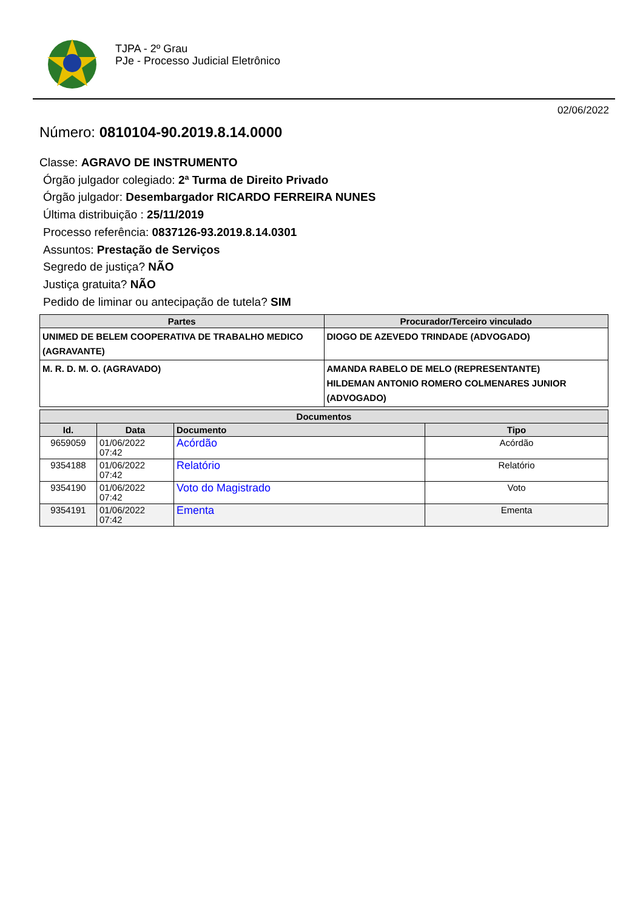TJPA - 2º Grau
PJe - Processo Judicial Eletrônico
02/06/2022
Número: 0810104-90.2019.8.14.0000
Classe: AGRAVO DE INSTRUMENTO
Órgão julgador colegiado: 2ª Turma de Direito Privado
Órgão julgador: Desembargador RICARDO FERREIRA NUNES
Última distribuição : 25/11/2019
Processo referência: 0837126-93.2019.8.14.0301
Assuntos: Prestação de Serviços
Segredo de justiça? NÃO
Justiça gratuita? NÃO
Pedido de liminar ou antecipação de tutela? SIM
| Partes | Procurador/Terceiro vinculado |
| --- | --- |
| UNIMED DE BELEM COOPERATIVA DE TRABALHO MEDICO (AGRAVANTE) | DIOGO DE AZEVEDO TRINDADE (ADVOGADO) |
| M. R. D. M. O. (AGRAVADO) | AMANDA RABELO DE MELO (REPRESENTANTE) HILDEMAN ANTONIO ROMERO COLMENARES JUNIOR (ADVOGADO) |
| Documentos | | | |
| --- | --- | --- | --- |
| Id. | Data | Documento | Tipo |
| 9659059 | 01/06/2022 07:42 | Acórdão | Acórdão |
| 9354188 | 01/06/2022 07:42 | Relatório | Relatório |
| 9354190 | 01/06/2022 07:42 | Voto do Magistrado | Voto |
| 9354191 | 01/06/2022 07:42 | Ementa | Ementa |